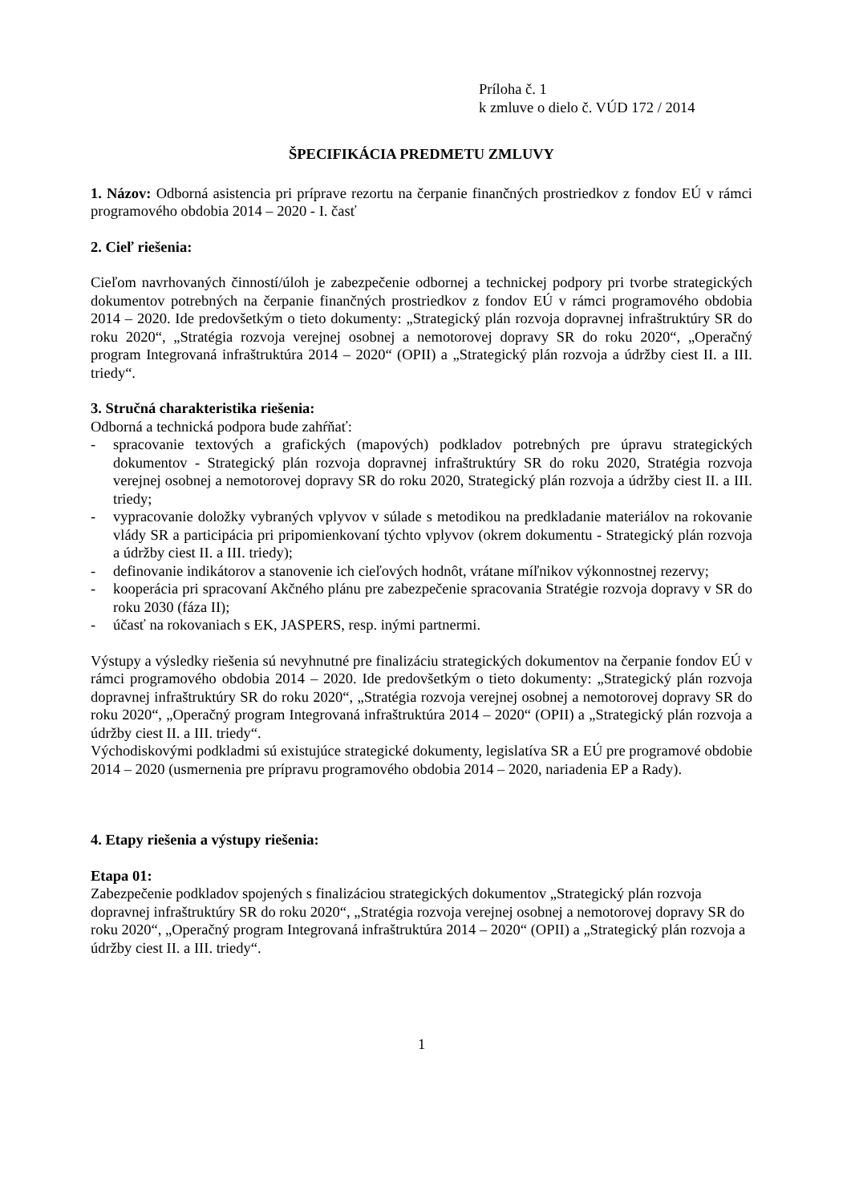Príloha č. 1
k zmluve o dielo č. VÚD 172 / 2014
ŠPECIFIKÁCIA PREDMETU ZMLUVY
1. Názov: Odborná asistencia pri príprave rezortu na čerpanie finančných prostriedkov z fondov EÚ v rámci programového obdobia 2014 – 2020 - I. časť
2. Cieľ riešenia:
Cieľom navrhovaných činností/úloh je zabezpečenie odbornej a technickej podpory pri tvorbe strategických dokumentov potrebných na čerpanie finančných prostriedkov z fondov EÚ v rámci programového obdobia 2014 – 2020. Ide predovšetkým o tieto dokumenty: „Strategický plán rozvoja dopravnej infraštruktúry SR do roku 2020“, „Stratégia rozvoja verejnej osobnej a nemotorovej dopravy SR do roku 2020“, „Operačný program Integrovaná infraštruktúra 2014 – 2020“ (OPII) a „Strategický plán rozvoja a údržby ciest II. a III. triedy“.
3. Stručná charakteristika riešenia:
Odborná a technická podpora bude zahŕňať:
- spracovanie textových a grafických (mapových) podkladov potrebných pre úpravu strategických dokumentov - Strategický plán rozvoja dopravnej infraštruktúry SR do roku 2020, Stratégia rozvoja verejnej osobnej a nemotorovej dopravy SR do roku 2020, Strategický plán rozvoja a údržby ciest II. a III. triedy;
- vypracovanie doložky vybraných vplyvov v súlade s metodikou na predkladanie materiálov na rokovanie vlády SR a participácia pri pripomienkovaní týchto vplyvov (okrem dokumentu - Strategický plán rozvoja a údržby ciest II. a III. triedy);
- definovanie indikátorov a stanovenie ich cieľových hodnôt, vrátane míľnikov výkonnostnej rezervy;
- kooperácia pri spracovaní Akčného plánu pre zabezpečenie spracovania Stratégie rozvoja dopravy v SR do roku 2030 (fáza II);
- účasť na rokovaniach s EK, JASPERS, resp. inými partnermi.
Výstupy a výsledky riešenia sú nevyhnutné pre finalizáciu strategických dokumentov na čerpanie fondov EÚ v rámci programového obdobia 2014 – 2020. Ide predovšetkým o tieto dokumenty: „Strategický plán rozvoja dopravnej infraštruktúry SR do roku 2020“, „Stratégia rozvoja verejnej osobnej a nemotorovej dopravy SR do roku 2020“, „Operačný program Integrovaná infraštruktúra 2014 – 2020“ (OPII) a „Strategický plán rozvoja a údržby ciest II. a III. triedy“.
Východiskovými podkladmi sú existujúce strategické dokumenty, legislatíva SR a EÚ pre programové obdobie 2014 – 2020 (usmernenia pre prípravu programového obdobia 2014 – 2020, nariadenia EP a Rady).
4. Etapy riešenia a výstupy riešenia:
Etapa 01:
Zabezpečenie podkladov spojených s finalizáciou strategických dokumentov „Strategický plán rozvoja dopravnej infraštruktúry SR do roku 2020“, „Stratégia rozvoja verejnej osobnej a nemotorovej dopravy SR do roku 2020“, „Operačný program Integrovaná infraštruktúra 2014 – 2020“ (OPII) a „Strategický plán rozvoja a údržby ciest II. a III. triedy“.
1